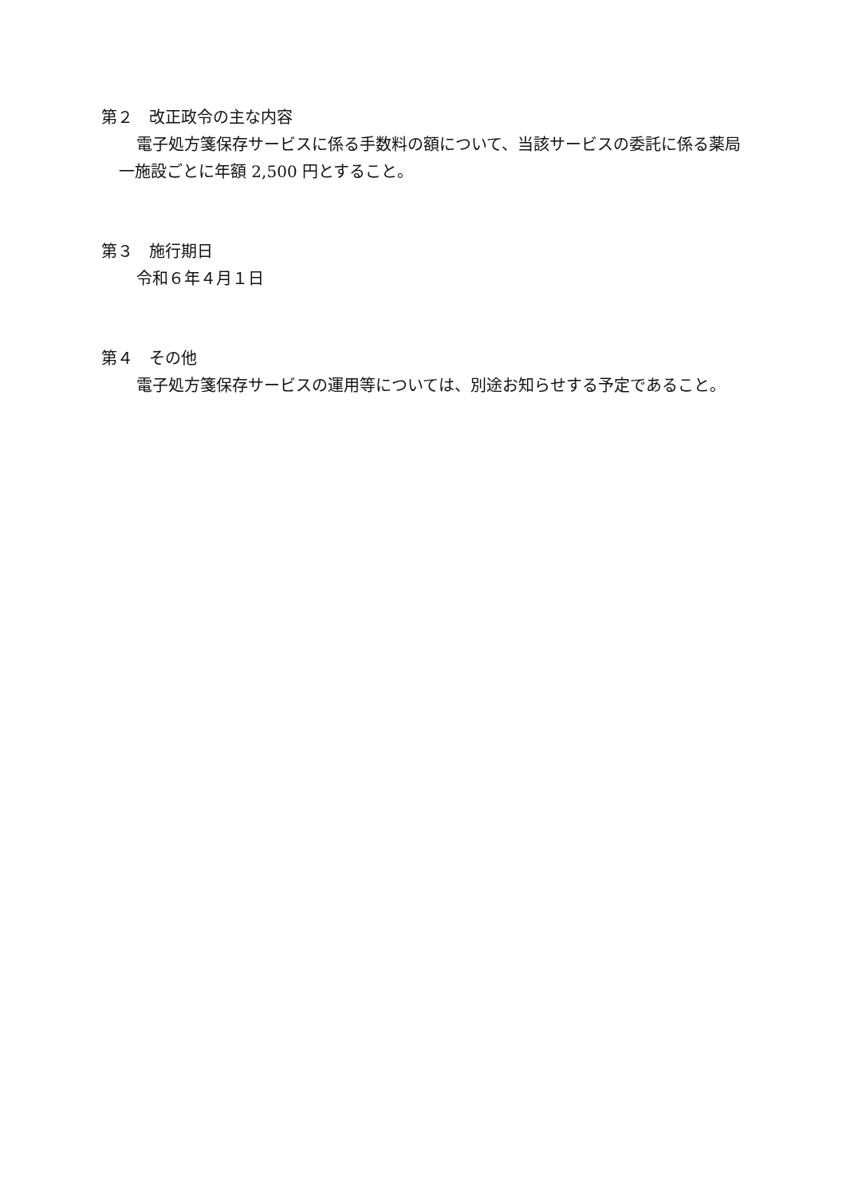第２　改正政令の主な内容
電子処方箋保存サービスに係る手数料の額について、当該サービスの委託に係る薬局一施設ごとに年額 2,500 円とすること。
第３　施行期日
令和６年４月１日
第４　その他
電子処方箋保存サービスの運用等については、別途お知らせする予定であること。